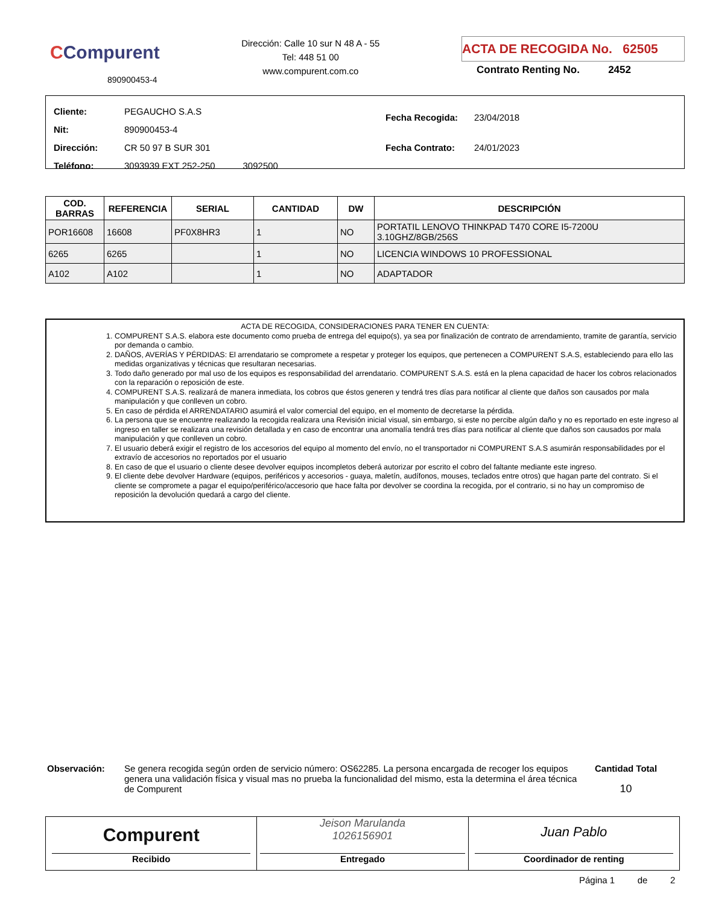CCompurent
890900453-4
Dirección: Calle 10 sur N 48 A - 55
Tel: 448 51 00
www.compurent.com.co
ACTA DE RECOGIDA No. 62505
Contrato Renting No. 2452
| Cliente: | PEGAUCHO S.A.S |
| Nit: | 890900453-4 |
| Dirección: | CR 50 97 B SUR 301 |
| Teléfono: | 3093939 EXT 252-250 3092500 |
| Fecha Recogida: | 23/04/2018 |
| Fecha Contrato: | 24/01/2023 |
| COD. BARRAS | REFERENCIA | SERIAL | CANTIDAD | DW | DESCRIPCIÓN |
| --- | --- | --- | --- | --- | --- |
| POR16608 | 16608 | PF0X8HR3 | 1 | NO | PORTATIL LENOVO THINKPAD T470 CORE I5-7200U 3.10GHZ/8GB/256S |
| 6265 | 6265 | | 1 | NO | LICENCIA WINDOWS 10 PROFESSIONAL |
| A102 | A102 | | 1 | NO | ADAPTADOR |
ACTA DE RECOGIDA, CONSIDERACIONES PARA TENER EN CUENTA:
1. COMPURENT S.A.S. elabora este documento como prueba de entrega del equipo(s), ya sea por finalización de contrato de arrendamiento, tramite de garantía, servicio por demanda o cambio.
2. DAÑOS, AVERÍAS Y PÉRDIDAS: El arrendatario se compromete a respetar y proteger los equipos, que pertenecen a COMPURENT S.A.S, estableciendo para ello las medidas organizativas y técnicas que resultaran necesarias.
3. Todo daño generado por mal uso de los equipos es responsabilidad del arrendatario. COMPURENT S.A.S. está en la plena capacidad de hacer los cobros relacionados con la reparación o reposición de este.
4. COMPURENT S.A.S. realizará de manera inmediata, los cobros que éstos generen y tendrá tres días para notificar al cliente que daños son causados por mala manipulación y que conlleven un cobro.
5. En caso de pérdida el ARRENDATARIO asumirá el valor comercial del equipo, en el momento de decretarse la pérdida.
6. La persona que se encuentre realizando la recogida realizara una Revisión inicial visual, sin embargo, si este no percibe algún daño y no es reportado en este ingreso al ingreso en taller se realizara una revisión detallada y en caso de encontrar una anomalía tendrá tres días para notificar al cliente que daños son causados por mala manipulación y que conlleven un cobro.
7. El usuario deberá exigir el registro de los accesorios del equipo al momento del envío, no el transportador ni COMPURENT S.A.S asumirán responsabilidades por el extravío de accesorios no reportados por el usuario
8. En caso de que el usuario o cliente desee devolver equipos incompletos deberá autorizar por escrito el cobro del faltante mediante este ingreso.
9. El cliente debe devolver Hardware (equipos, periféricos y accesorios - guaya, maletín, audífonos, mouses, teclados entre otros) que hagan parte del contrato. Si el cliente se compromete a pagar el equipo/periférico/accesorio que hace falta por devolver se coordina la recogida, por el contrario, si no hay un compromiso de reposición la devolución quedará a cargo del cliente.
Observación: Se genera recogida según orden de servicio número: OS62285. La persona encargada de recoger los equipos genera una validación física y visual mas no prueba la funcionalidad del mismo, esta la determina el área técnica de Compurent
Cantidad Total
10
Compurent
Recibido
Jeison Marulanda
1026156901
Entregado
Juan Pablo
Coordinador de renting
Página 1 de 2